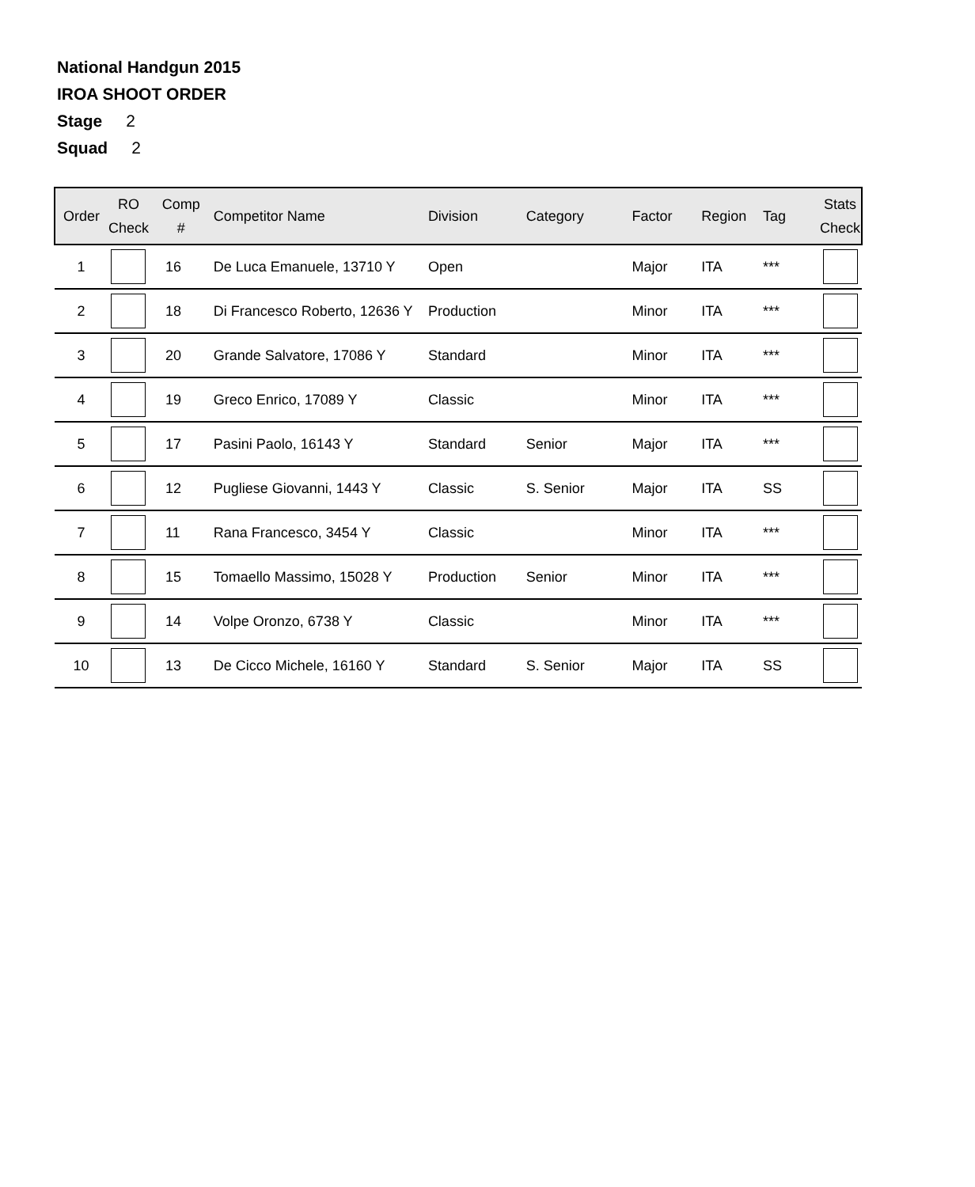National Handgun 2015
IROA SHOOT ORDER
Stage 2
Squad 2
| Order | RO Check | Comp # | Competitor Name | Division | Category | Factor | Region | Tag | Stats Check |
| --- | --- | --- | --- | --- | --- | --- | --- | --- | --- |
| 1 | | 16 | De Luca Emanuele, 13710 Y | Open | | Major | ITA | *** | |
| 2 | | 18 | Di Francesco Roberto, 12636 Y | Production | | Minor | ITA | *** | |
| 3 | | 20 | Grande Salvatore, 17086 Y | Standard | | Minor | ITA | *** | |
| 4 | | 19 | Greco Enrico, 17089 Y | Classic | | Minor | ITA | *** | |
| 5 | | 17 | Pasini Paolo, 16143 Y | Standard | Senior | Major | ITA | *** | |
| 6 | | 12 | Pugliese Giovanni, 1443 Y | Classic | S. Senior | Major | ITA | SS | |
| 7 | | 11 | Rana Francesco, 3454 Y | Classic | | Minor | ITA | *** | |
| 8 | | 15 | Tomaello Massimo, 15028 Y | Production | Senior | Minor | ITA | *** | |
| 9 | | 14 | Volpe Oronzo, 6738 Y | Classic | | Minor | ITA | *** | |
| 10 | | 13 | De Cicco Michele, 16160 Y | Standard | S. Senior | Major | ITA | SS | |